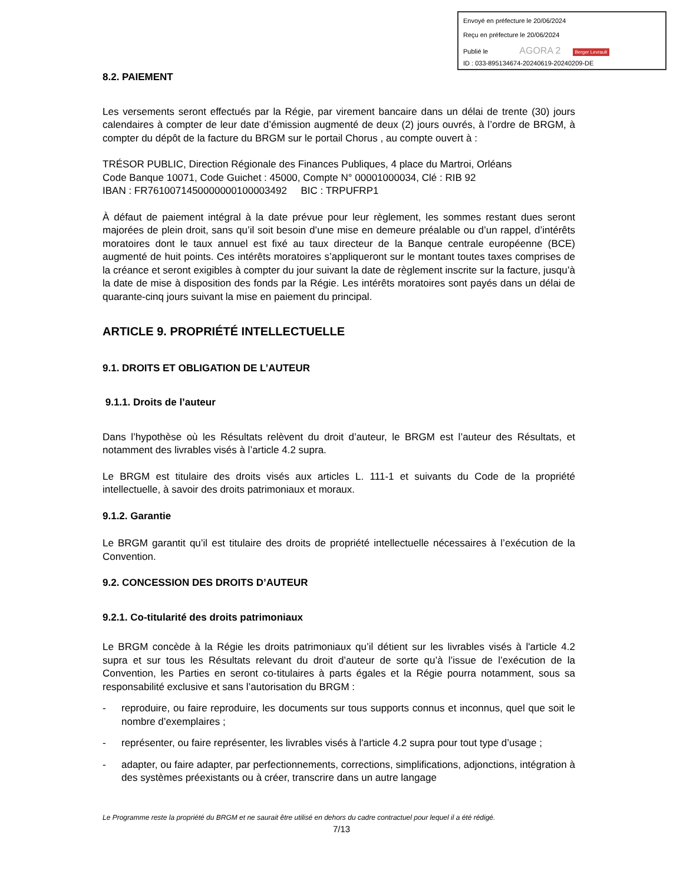Envoyé en préfecture le 20/06/2024
Reçu en préfecture le 20/06/2024
Publié le AGORA 2 Berger Levrault
ID : 033-895134674-20240619-20240209-DE
8.2. PAIEMENT
Les versements seront effectués par la Régie, par virement bancaire dans un délai de trente (30) jours calendaires à compter de leur date d’émission augmenté de deux (2) jours ouvrés, à l’ordre de BRGM, à compter du dépôt de la facture du BRGM sur le portail Chorus , au compte ouvert à :
TRÉSOR PUBLIC, Direction Régionale des Finances Publiques, 4 place du Martroi, Orléans
Code Banque 10071, Code Guichet : 45000, Compte N° 00001000034, Clé : RIB 92
IBAN : FR7610071450000000100003492 BIC : TRPUFRP1
À défaut de paiement intégral à la date prévue pour leur règlement, les sommes restant dues seront majorées de plein droit, sans qu’il soit besoin d’une mise en demeure préalable ou d’un rappel, d’intérêts moratoires dont le taux annuel est fixé au taux directeur de la Banque centrale européenne (BCE) augmenté de huit points. Ces intérêts moratoires s’appliqueront sur le montant toutes taxes comprises de la créance et seront exigibles à compter du jour suivant la date de règlement inscrite sur la facture, jusqu’à la date de mise à disposition des fonds par la Régie. Les intérêts moratoires sont payés dans un délai de quarante-cinq jours suivant la mise en paiement du principal.
ARTICLE 9. PROPRIÉTÉ INTELLECTUELLE
9.1. DROITS ET OBLIGATION DE L’AUTEUR
9.1.1. Droits de l’auteur
Dans l’hypothèse où les Résultats relèvent du droit d’auteur, le BRGM est l’auteur des Résultats, et notamment des livrables visés à l’article 4.2 supra.
Le BRGM est titulaire des droits visés aux articles L. 111-1 et suivants du Code de la propriété intellectuelle, à savoir des droits patrimoniaux et moraux.
9.1.2. Garantie
Le BRGM garantit qu’il est titulaire des droits de propriété intellectuelle nécessaires à l’exécution de la Convention.
9.2. CONCESSION DES DROITS D’AUTEUR
9.2.1. Co-titularité des droits patrimoniaux
Le BRGM concède à la Régie les droits patrimoniaux qu’il détient sur les livrables visés à l'article 4.2 supra et sur tous les Résultats relevant du droit d’auteur de sorte qu’à l’issue de l’exécution de la Convention, les Parties en seront co-titulaires à parts égales et la Régie pourra notamment, sous sa responsabilité exclusive et sans l’autorisation du BRGM :
- reproduire, ou faire reproduire, les documents sur tous supports connus et inconnus, quel que soit le nombre d’exemplaires ;
- représenter, ou faire représenter, les livrables visés à l'article 4.2 supra pour tout type d’usage ;
- adapter, ou faire adapter, par perfectionnements, corrections, simplifications, adjonctions, intégration à des systèmes préexistants ou à créer, transcrire dans un autre langage
Le Programme reste la propriété du BRGM et ne saurait être utilisé en dehors du cadre contractuel pour lequel il a été rédigé.
7/13